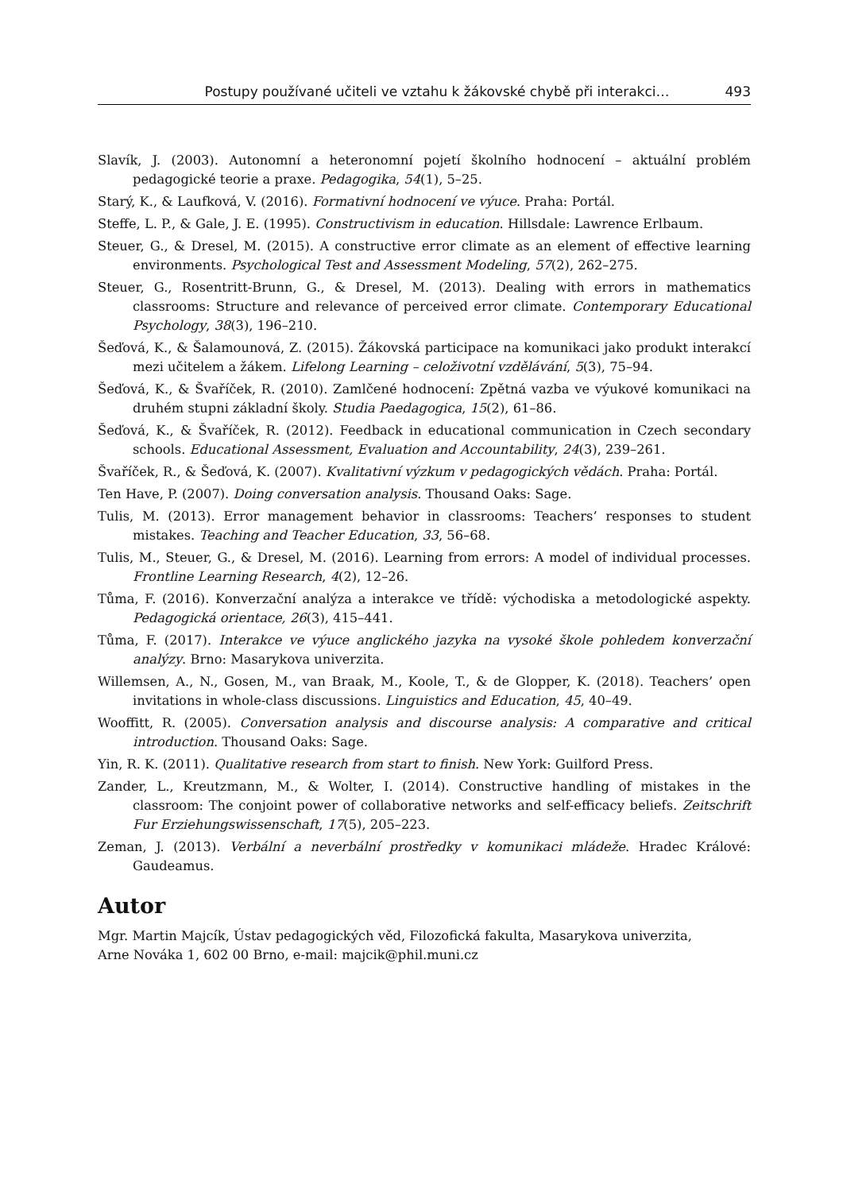Postupy používané učiteli ve vztahu k žákovské chybě při interakci… 493
Slavík, J. (2003). Autonomní a heteronomní pojetí školního hodnocení – aktuální problém pedagogické teorie a praxe. Pedagogika, 54(1), 5–25.
Starý, K., & Laufková, V. (2016). Formativní hodnocení ve výuce. Praha: Portál.
Steffe, L. P., & Gale, J. E. (1995). Constructivism in education. Hillsdale: Lawrence Erlbaum.
Steuer, G., & Dresel, M. (2015). A constructive error climate as an element of effective learning environments. Psychological Test and Assessment Modeling, 57(2), 262–275.
Steuer, G., Rosentritt-Brunn, G., & Dresel, M. (2013). Dealing with errors in mathematics classrooms: Structure and relevance of perceived error climate. Contemporary Educational Psychology, 38(3), 196–210.
Šeďová, K., & Šalamounová, Z. (2015). Žákovská participace na komunikaci jako produkt interakcí mezi učitelem a žákem. Lifelong Learning – celoživotní vzdělávání, 5(3), 75–94.
Šeďová, K., & Švaříček, R. (2010). Zamlčené hodnocení: Zpětná vazba ve výukové komunikaci na druhém stupni základní školy. Studia Paedagogica, 15(2), 61–86.
Šeďová, K., & Švaříček, R. (2012). Feedback in educational communication in Czech secondary schools. Educational Assessment, Evaluation and Accountability, 24(3), 239–261.
Švaříček, R., & Šeďová, K. (2007). Kvalitativní výzkum v pedagogických vědách. Praha: Portál.
Ten Have, P. (2007). Doing conversation analysis. Thousand Oaks: Sage.
Tulis, M. (2013). Error management behavior in classrooms: Teachers’ responses to student mistakes. Teaching and Teacher Education, 33, 56–68.
Tulis, M., Steuer, G., & Dresel, M. (2016). Learning from errors: A model of individual processes. Frontline Learning Research, 4(2), 12–26.
Tůma, F. (2016). Konverzační analýza a interakce ve třídě: východiska a metodologické aspekty. Pedagogická orientace, 26(3), 415–441.
Tůma, F. (2017). Interakce ve výuce anglického jazyka na vysoké škole pohledem konverzační analýzy. Brno: Masarykova univerzita.
Willemsen, A., N., Gosen, M., van Braak, M., Koole, T., & de Glopper, K. (2018). Teachers’ open invitations in whole-class discussions. Linguistics and Education, 45, 40–49.
Wooffitt, R. (2005). Conversation analysis and discourse analysis: A comparative and critical introduction. Thousand Oaks: Sage.
Yin, R. K. (2011). Qualitative research from start to finish. New York: Guilford Press.
Zander, L., Kreutzmann, M., & Wolter, I. (2014). Constructive handling of mistakes in the classroom: The conjoint power of collaborative networks and self-efficacy beliefs. Zeitschrift Fur Erziehungswissenschaft, 17(5), 205–223.
Zeman, J. (2013). Verbální a neverbální prostředky v komunikaci mládeže. Hradec Králové: Gaudeamus.
Autor
Mgr. Martin Majcík, Ústav pedagogických věd, Filozofická fakulta, Masarykova univerzita,
Arne Nováka 1, 602 00 Brno, e-mail: majcik@phil.muni.cz